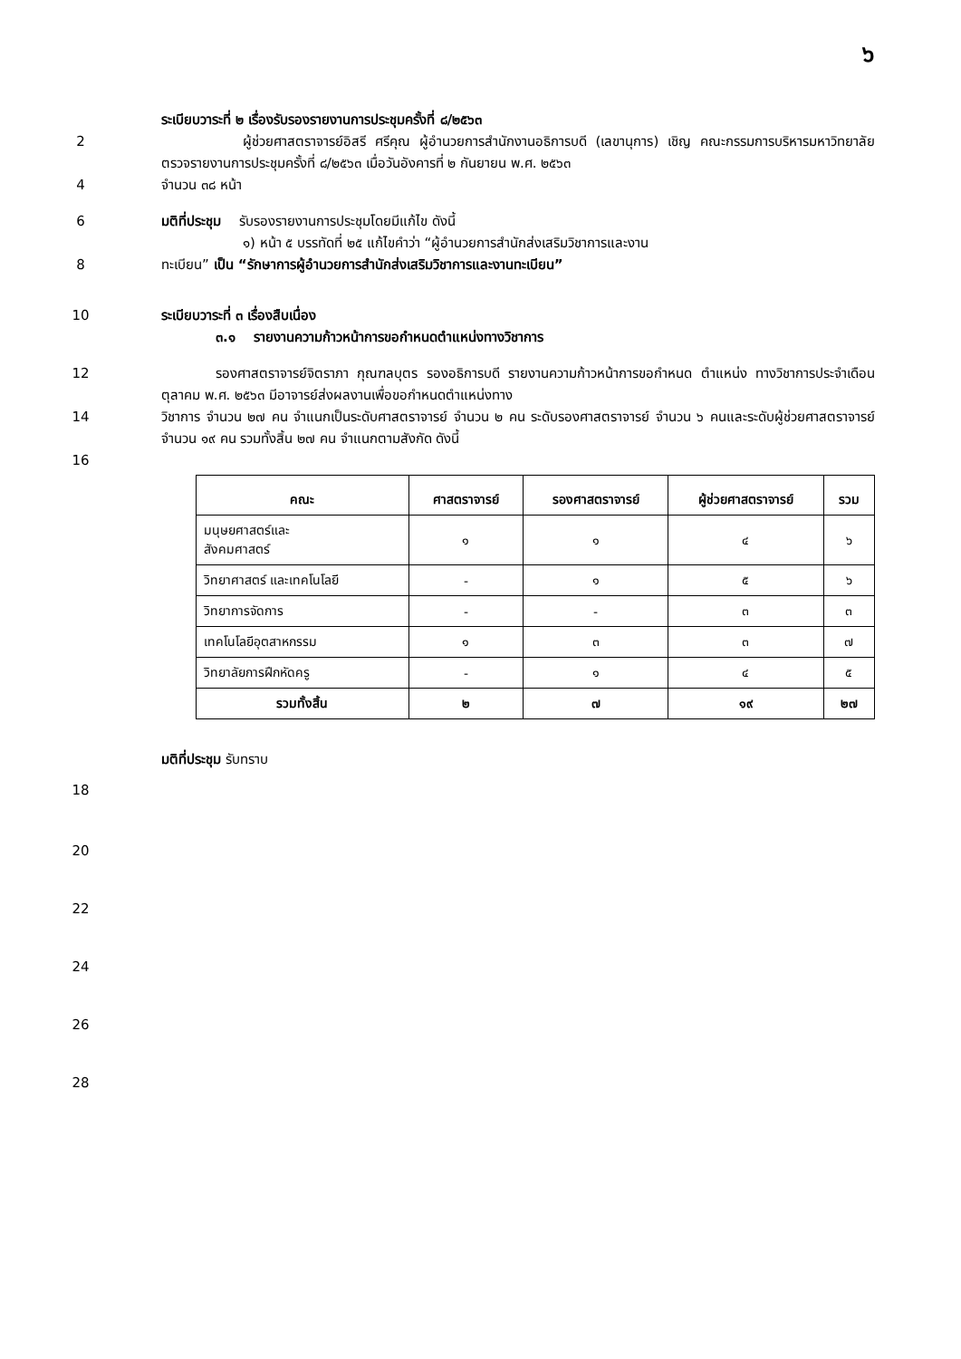๖
ระเบียบวาระที่ ๒ เรื่องรับรองรายงานการประชุมครั้งที่ ๘/๒๕๖๓
2      ผู้ช่วยศาสตราจารย์อิสรี ศรีคุณ ผู้อำนวยการสำนักงานอธิการบดี (เลขานุการ) เชิญ คณะกรรมการบริหารมหาวิทยาลัยตรวจรายงานการประชุมครั้งที่ ๘/๒๕๖๓ เมื่อวันอังคารที่ ๒ กันยายน พ.ศ. ๒๕๖๓
4 จำนวน ๓๘ หน้า
6 มติที่ประชุม  รับรองรายงานการประชุมโดยมีแก้ไข ดังนี้
      ๑) หน้า ๕ บรรทัดที่ ๒๕ แก้ไขคำว่า “ผู้อำนวยการสำนักส่งเสริมวิชาการและงาน
8 ทะเบียน” เป็น “รักษาการผู้อำนวยการสำนักส่งเสริมวิชาการและงานทะเบียน”
10 ระเบียบวาระที่ ๓ เรื่องสืบเนื่อง
    ๓.๑  รายงานความก้าวหน้าการขอกำหนดตำแหน่งทางวิชาการ
12    รองศาสตราจารย์จิตราภา กุณฑลบุตร รองอธิการบดี รายงานความก้าวหน้าการขอกำหนด ตำแหน่ง ทางวิชาการประจำเดือนตุลาคม พ.ศ. ๒๕๖๓ มีอาจารย์ส่งผลงานเพื่อขอกำหนดตำแหน่งทาง
14 วิชาการ จำนวน ๒๗ คน จำแนกเป็นระดับศาสตราจารย์ จำนวน ๒ คน ระดับรองศาสตราจารย์ จำนวน ๖ คนและระดับผู้ช่วยศาสตราจารย์ จำนวน ๑๙ คน รวมทั้งสิ้น ๒๗ คน จำแนกตามสังกัด ดังนี้
16
| คณะ | ศาสตราจารย์ | รองศาสตราจารย์ | ผู้ช่วยศาสตราจารย์ | รวม |
| --- | --- | --- | --- | --- |
| มนุษยศาสตร์และ สังคมศาสตร์ | ๑ | ๑ | ๔ | ๖ |
| วิทยาศาสตร์ และเทคโนโลยี | - | ๑ | ๕ | ๖ |
| วิทยาการจัดการ | - | - | ๓ | ๓ |
| เทคโนโลยีอุตสาหกรรม | ๑ | ๓ | ๓ | ๗ |
| วิทยาลัยการฝึกหัดครู | - | ๑ | ๔ | ๕ |
| รวมทั้งสิ้น | ๒ | ๗ | ๑๙ | ๒๗ |
มติที่ประชุม รับทราบ
18
20
22
24
26
28